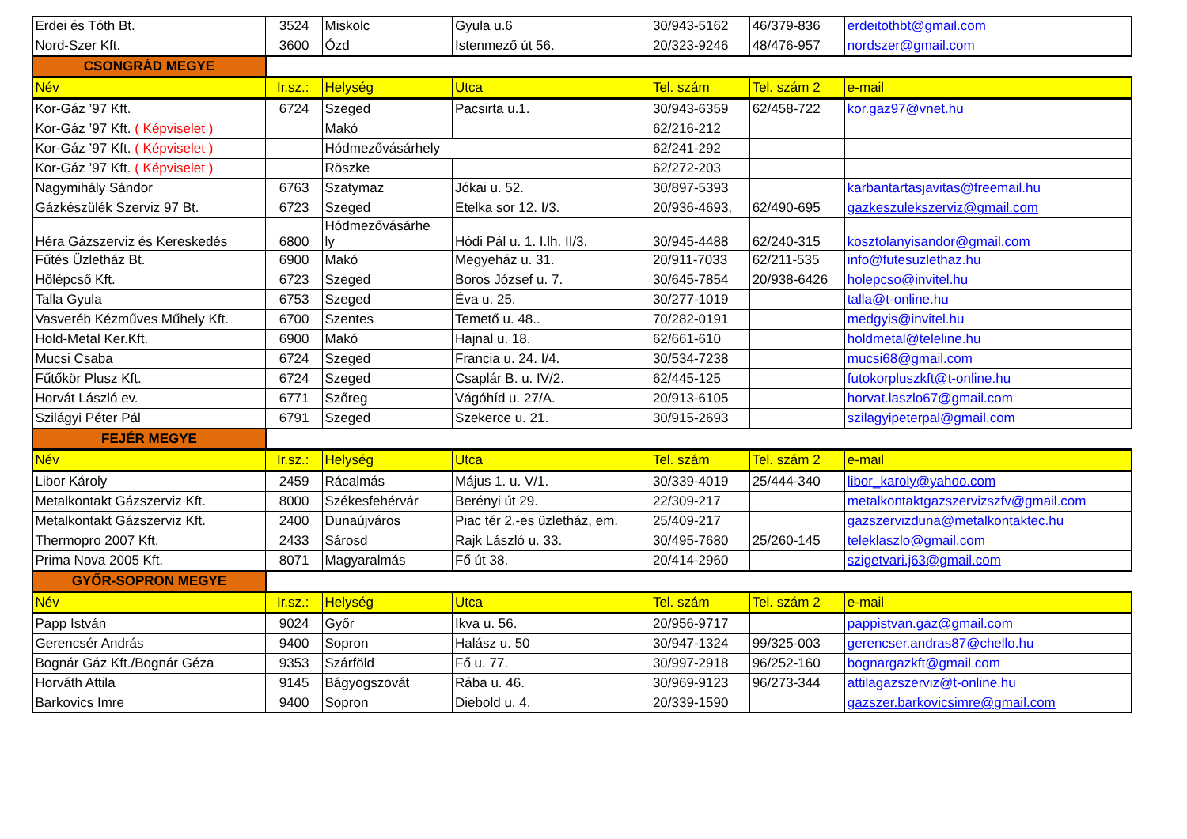| Erdei és Tóth Bt. | 3524 | Miskolc | Gyula u.6 | 30/943-5162 | 46/379-836 | erdeitothbt@gmail.com |
| Nord-Szer Kft. | 3600 | Ózd | Istenmező út 56. | 20/323-9246 | 48/476-957 | nordszer@gmail.com |
| CSONGRÁD MEGYE | | | | | | |
| Név | Ir.sz.: | Helység | Utca | Tel. szám | Tel. szám 2 | e-mail |
| Kor-Gáz ’97 Kft. | 6724 | Szeged | Pacsirta u.1. | 30/943-6359 | 62/458-722 | kor.gaz97@vnet.hu |
| Kor-Gáz ’97 Kft. ( Képviselet ) | | Makó | | 62/216-212 | | |
| Kor-Gáz ’97 Kft. ( Képviselet ) | | Hódmezővásárhely | | 62/241-292 | | |
| Kor-Gáz ’97 Kft. ( Képviselet ) | | Röszke | | 62/272-203 | | |
| Nagymihály Sándor | 6763 | Szatymaz | Jókai u. 52. | 30/897-5393 | | karbantartasjavitas@freemail.hu |
| Gázkészülék Szerviz 97 Bt. | 6723 | Szeged | Etelka sor 12. I/3. | 20/936-4693, | 62/490-695 | gazkeszulekszerviz@gmail.com |
| Héra Gázszerviz és Kereskedés | 6800 | Hódmezővásárhe ly | Hódi Pál u. 1. I.lh. II/3. | 30/945-4488 | 62/240-315 | kosztolanyisandor@gmail.com |
| Fűtés Üzletház Bt. | 6900 | Makó | Megyeház u. 31. | 20/911-7033 | 62/211-535 | info@futesuzlethaz.hu |
| Hőlépcső Kft. | 6723 | Szeged | Boros József u. 7. | 30/645-7854 | 20/938-6426 | holepcso@invitel.hu |
| Talla Gyula | 6753 | Szeged | Éva u. 25. | 30/277-1019 | | talla@t-online.hu |
| Vasveréb Kézműves Műhely Kft. | 6700 | Szentes | Temető u. 48.. | 70/282-0191 | | medgyis@invitel.hu |
| Hold-Metal Ker.Kft. | 6900 | Makó | Hajnal u. 18. | 62/661-610 | | holdmetal@teleline.hu |
| Mucsi Csaba | 6724 | Szeged | Francia u. 24. I/4. | 30/534-7238 | | mucsi68@gmail.com |
| Fűtőkör Plusz Kft. | 6724 | Szeged | Csaplár B. u. IV/2. | 62/445-125 | | futokorpluszkft@t-online.hu |
| Horvát László ev. | 6771 | Szőreg | Vágóhíd u. 27/A. | 20/913-6105 | | horvat.laszlo67@gmail.com |
| Szilágyi Péter Pál | 6791 | Szeged | Szekerce u. 21. | 30/915-2693 | | szilagyipeterpal@gmail.com |
| FEJÉR MEGYE | | | | | | |
| Név | Ir.sz.: | Helység | Utca | Tel. szám | Tel. szám 2 | e-mail |
| Libor Károly | 2459 | Rácalmás | Május 1. u. V/1. | 30/339-4019 | 25/444-340 | libor_karoly@yahoo.com |
| Metalkontakt Gázszerviz Kft. | 8000 | Székesfehérvár | Berényi út 29. | 22/309-217 | | metalkontaktgazszervizszfv@gmail.com |
| Metalkontakt Gázszerviz Kft. | 2400 | Dunaújváros | Piac tér 2.-es üzletház, em. | 25/409-217 | | gazszervizduna@metalkontaktec.hu |
| Thermopro 2007 Kft. | 2433 | Sárosd | Rajk László u. 33. | 30/495-7680 | 25/260-145 | teleklaszlo@gmail.com |
| Prima Nova 2005 Kft. | 8071 | Magyaralmás | Fő út 38. | 20/414-2960 | | szigetvari.j63@gmail.com |
| GYŐR-SOPRON MEGYE | | | | | | |
| Név | Ir.sz.: | Helység | Utca | Tel. szám | Tel. szám 2 | e-mail |
| Papp István | 9024 | Győr | Ikva u. 56. | 20/956-9717 | | pappistvan.gaz@gmail.com |
| Gerencsér András | 9400 | Sopron | Halász u. 50 | 30/947-1324 | 99/325-003 | gerencser.andras87@chello.hu |
| Bognár Gáz Kft./Bognár Géza | 9353 | Szárföld | Fő u. 77. | 30/997-2918 | 96/252-160 | bognargazkft@gmail.com |
| Horváth Attila | 9145 | Bágyogszovát | Rába u. 46. | 30/969-9123 | 96/273-344 | attilagazszerviz@t-online.hu |
| Barkovics Imre | 9400 | Sopron | Diebold u. 4. | 20/339-1590 | | gazszer.barkovicsimre@gmail.com |